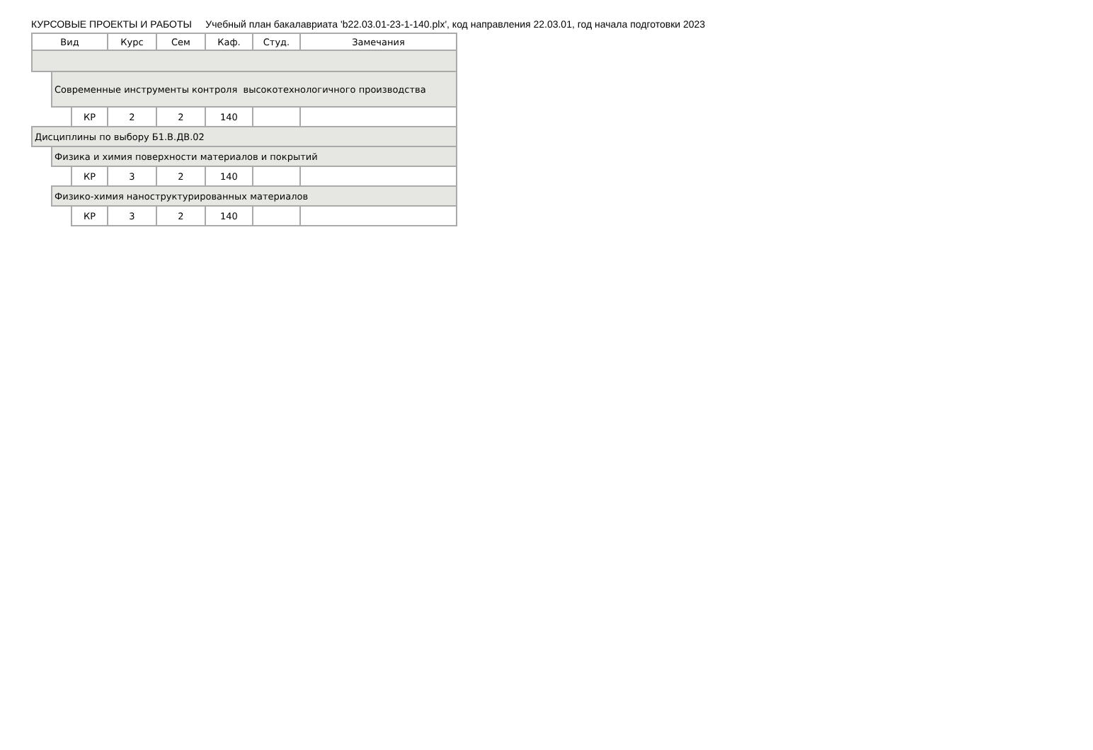КУРСОВЫЕ ПРОЕКТЫ И РАБОТЫ Учебный план бакалавриата 'b22.03.01-23-1-140.plx', код направления 22.03.01, год начала подготовки 2023
| Вид | | | Курс | Сем | Каф. | Студ. | Замечания |
| --- | --- | --- | --- | --- | --- | --- | --- |
| | Современные инструменты контроля высокотехнологичного производства | | | | | | |
| | | КР | 2 | 2 | 140 | | |
| Дисциплины по выбору Б1.В.ДВ.02 | | | | | | | |
| | Физика и химия поверхности материалов и покрытий | | | | | | |
| | | КР | 3 | 2 | 140 | | |
| | Физико-химия наноструктурированных материалов | | | | | | |
| | | КР | 3 | 2 | 140 | | |